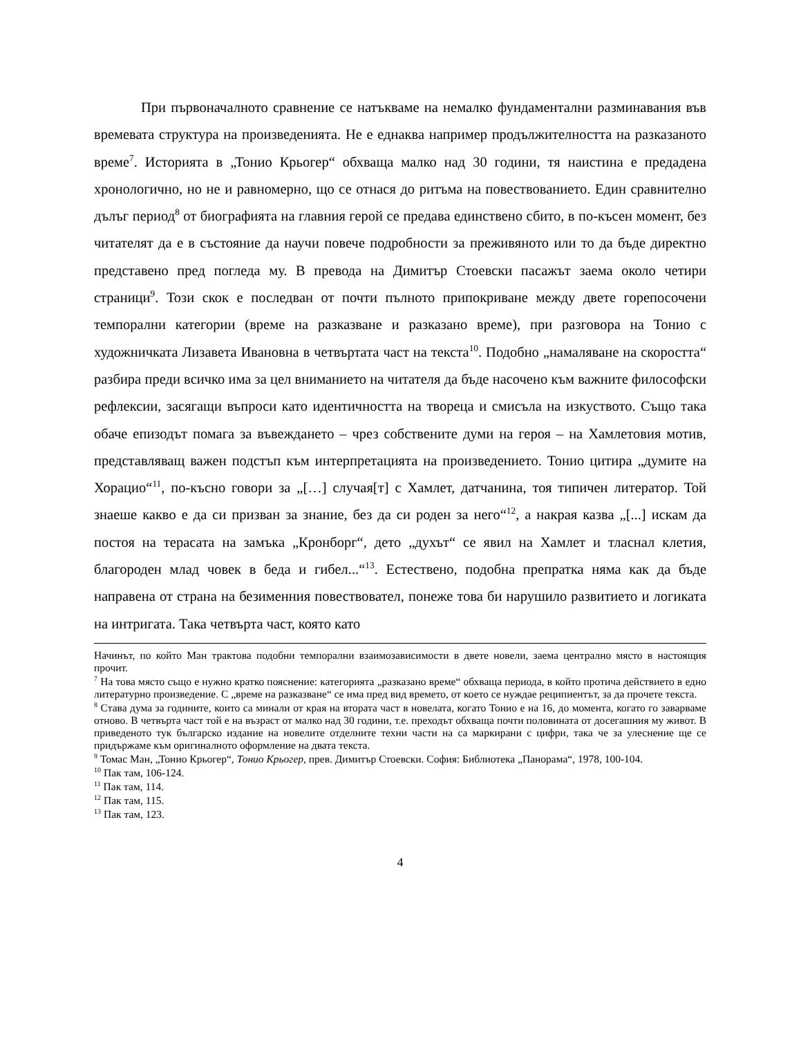При първоначалното сравнение се натъкваме на немалко фундаментални разминавания във времевата структура на произведенията. Не е еднаква например продължителността на разказаното време<sup>7</sup>. Историята в „Тонио Крьогер“ обхваща малко над 30 години, тя наистина е предадена хронологично, но не и равномерно, що се отнася до ритъма на повествованието. Един сравнително дълъг период<sup>8</sup> от биографията на главния герой се предава единствено сбито, в по-късен момент, без читателят да е в състояние да научи повече подробности за преживяното или то да бъде директно представено пред погледа му. В превода на Димитър Стоевски пасажът заема около четири страници<sup>9</sup>. Този скок е последван от почти пълното припокриване между двете горепосочени темпорални категории (време на разказване и разказано време), при разговора на Тонио с художничката Лизавета Ивановна в четвъртата част на текста<sup>10</sup>. Подобно „намаляване на скоростта“ разбира преди всичко има за цел вниманието на читателя да бъде насочено към важните философски рефлексии, засягащи въпроси като идентичността на твореца и смисъла на изкуството. Също така обаче епизодът помага за въвеждането – чрез собствените думи на героя – на Хамлетовия мотив, представляващ важен подстъп към интерпретацията на произведението. Тонио цитира „думите на Хорацио“<sup>11</sup>, по-късно говори за „[…] случая[т] с Хамлет, датчанина, тоя типичен литератор. Той знаеше какво е да си призван за знание, без да си роден за него“<sup>12</sup>, а накрая казва „[...] искам да постоя на терасата на замъка „Кронборг“, дето „духът“ се явил на Хамлет и тласнал клетия, благороден млад човек в беда и гибел...“<sup>13</sup>. Естествено, подобна препратка няма как да бъде направена от страна на безименния повествовател, понеже това би нарушило развитието и логиката на интригата. Така четвърта част, която като
Начинът, по който Ман трактова подобни темпорални взаимозависимости в двете новели, заема централно място в настоящия прочит.
<sup>7</sup> На това място също е нужно кратко пояснение: категорията „разказано време“ обхваща периода, в който протича действието в едно литературно произведение. С „време на разказване“ се има пред вид времето, от което се нуждае реципиентът, за да прочете текста.
<sup>8</sup> Става дума за годините, които са минали от края на втората част в новелата, когато Тонио е на 16, до момента, когато го заварваме отново. В четвърта част той е на възраст от малко над 30 години, т.е. преходът обхваща почти половината от досегашния му живот. В приведеното тук българско издание на новелите отделните техни части на са маркирани с цифри, така че за улеснение ще се придържаме към оригиналното оформление на двата текста.
<sup>9</sup> Томас Ман, „Тонио Крьогер“, Тонио Крьогер, прев. Димитър Стоевски. София: Библиотека „Панорама“, 1978, 100-104.
<sup>10</sup> Пак там, 106-124.
<sup>11</sup> Пак там, 114.
<sup>12</sup> Пак там, 115.
<sup>13</sup> Пак там, 123.
4